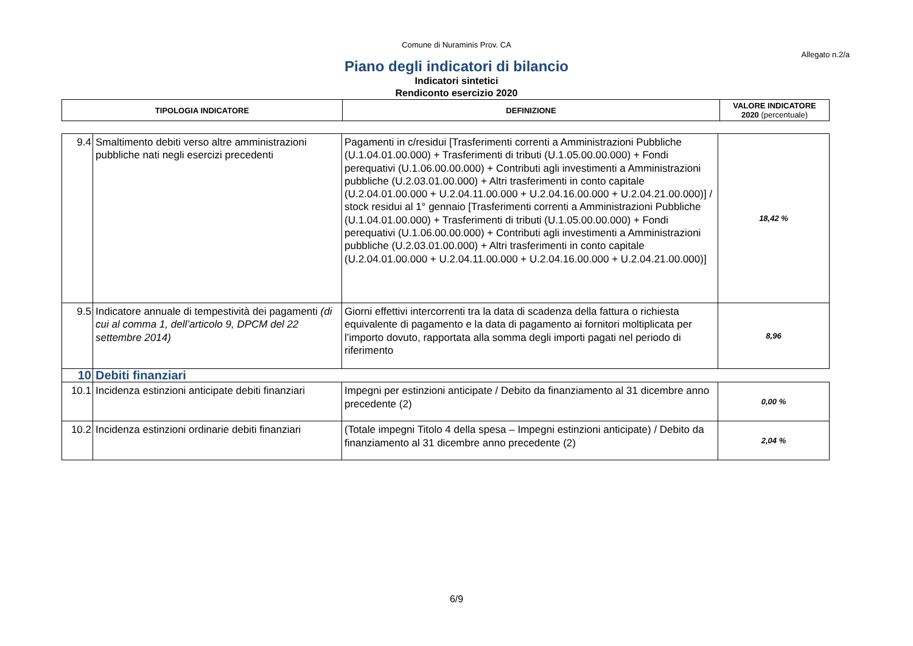Comune di Nuraminis Prov. CA
Allegato n.2/a
Piano degli indicatori di bilancio
Indicatori sintetici
Rendiconto esercizio 2020
| TIPOLOGIA INDICATORE | DEFINIZIONE | VALORE INDICATORE 2020 (percentuale) |
| 9.4 | Smaltimento debiti verso altre amministrazioni pubbliche nati negli esercizi precedenti | Pagamenti in c/residui [Trasferimenti correnti a Amministrazioni Pubbliche (U.1.04.01.00.000) + Trasferimenti di tributi (U.1.05.00.00.000) + Fondi perequativi (U.1.06.00.00.000) + Contributi agli investimenti a Amministrazioni pubbliche (U.2.03.01.00.000) + Altri trasferimenti in conto capitale (U.2.04.01.00.000 + U.2.04.11.00.000 + U.2.04.16.00.000 + U.2.04.21.00.000)] / stock residui al 1° gennaio [Trasferimenti correnti a Amministrazioni Pubbliche (U.1.04.01.00.000) + Trasferimenti di tributi (U.1.05.00.00.000) + Fondi perequativi (U.1.06.00.00.000) + Contributi agli investimenti a Amministrazioni pubbliche (U.2.03.01.00.000) + Altri trasferimenti in conto capitale (U.2.04.01.00.000 + U.2.04.11.00.000 + U.2.04.16.00.000 + U.2.04.21.00.000)] | 18,42 % |
| 9.5 | Indicatore annuale di tempestività dei pagamenti (di cui al comma 1, dell’articolo 9, DPCM del 22 settembre 2014) | Giorni effettivi intercorrenti tra la data di scadenza della fattura o richiesta equivalente di pagamento e la data di pagamento ai fornitori moltiplicata per l’importo dovuto, rapportata alla somma degli importi pagati nel periodo di riferimento | 8,96 |
| 10 | Debiti finanziari | | |
| 10.1 | Incidenza estinzioni anticipate debiti finanziari | Impegni per estinzioni anticipate / Debito da finanziamento al 31 dicembre anno precedente (2) | 0,00 % |
| 10.2 | Incidenza estinzioni ordinarie debiti finanziari | (Totale impegni Titolo 4 della spesa – Impegni estinzioni anticipate) / Debito da finanziamento al 31 dicembre anno precedente (2) | 2,04 % |
6/9